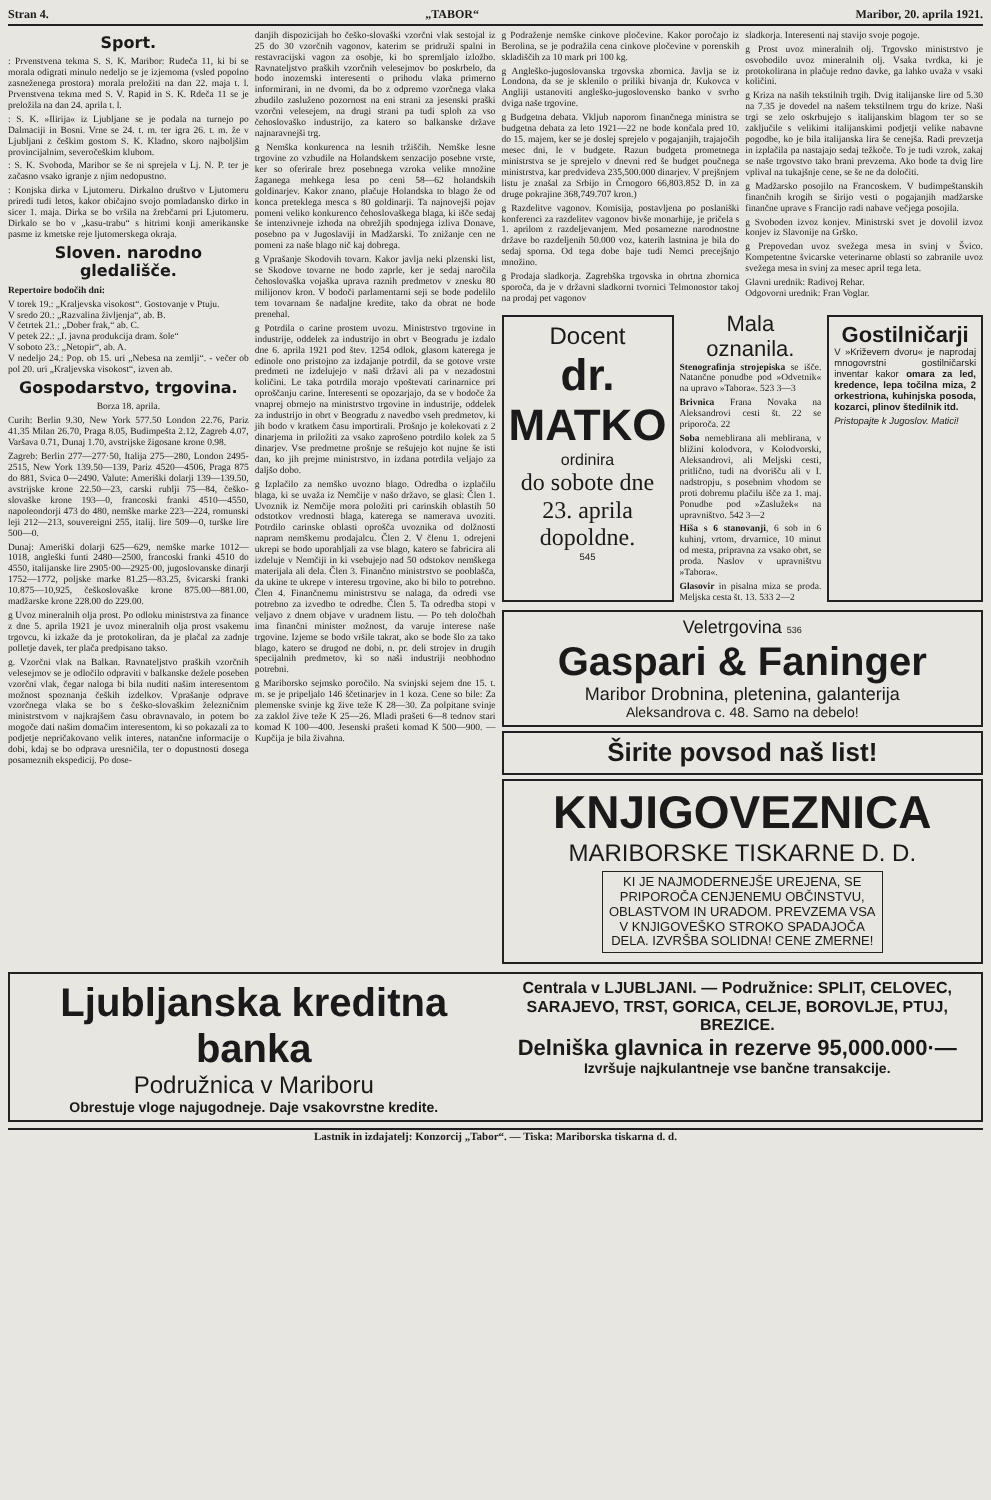Stran 4. „TABOR“Maribor, 20. aprila 1921.
Sport.
: Prvenstvena tekma S. S. K. Maribor: Rudeča 11, ki bi se morala odigrati minulo nedeljo se je izjemoma (vsled popolno zasneženega prostora) morala preložiti na dan 22. maja t. l. Prvenstvena tekma med S. V. Rapid in S. K. Rdeča 11 se je preložila na dan 24. aprila t. l.
: S. K. »Ilirija« iz Ljubljane se je podala na turnejo po Dalmaciji in Bosni. Vrne se 24. t. m. ter igra 26. t. m. že v Ljubljani z češkim gostom S. K. Kladno, skoro najboljšim provincijalnim, severočeškim klubom.
: S. K. Svoboda, Maribor se še ni sprejela v Lj. N. P. ter je začasno vsako igranje z njim nedopustno.
: Konjska dirka v Ljutomeru. Dirkalno društvo v Ljutomeru priredi tudi letos, kakor običajno svojo pomladansko dirko in sicer 1. maja. Dirka se bo vršila na žrebčarni pri Ljutomeru. Dirkalo se bo v „kasu-trabu“ s hitrimi konji amerikanske pasme iz kmetske reje ljutomerskega okraja.
Sloven. narodno gledališče.
Repertoire bodočih dni:
V torek 19.: „Kraljevska visokost“. Gostovanje v Ptuju.
V sredo 20.: „Razvalina življenja“, ab. B.
V četrtek 21.: „Dober frak,“ ab. C.
V petek 22.: „I. javna produkcija dram. šole“
V soboto 23.: „Netopir“, ab. A.
V nedeljo 24.: Pop. ob 15. uri „Nebesa na zemlji“. - večer ob pol 20. uri „Kraljevska visokost“, izven ab.
Gospodarstvo, trgovina.
Borza 18. aprila.
Curih: Berlin 9.30, New York 577.50 London 22.76, Pariz 41.35 Milan 26.70, Praga 8.05, Budimpešta 2.12, Zagreb 4.07, Varšava 0.71, Dunaj 1.70, avstrijske žigosane krone 0.98.
Zagreb: Berlin 277—277·50, Italija 275—280, London 2495-2515, New York 139.50—139, Pariz 4520—4506, Praga 875 do 881, Svica 0—2490. Valute: Ameriški dolarji 139—139.50, avstrijske krone 22.50—23, carski rublji 75—84, češko-slovaške krone 193—0, francoski franki 4510—4550, napoleondorji 473 do 480, nemške marke 223—224, romunski leji 212—213, souvereigni 255, italij. lire 509—0, turške lire 500—0.
Dunaj: Ameriški dolarji 625—629, nemške marke 1012—1018, angleški funti 2480—2500, francoski franki 4510 do 4550, italijanske lire 2905·00—2925·00, jugoslovanske dinarji 1752—1772, poljske marke 81.25—83.25, švicarski franki 10.875—10,925, češkoslovaške krone 875.00—881.00, madžarske krone 228.00 do 229.00.
g Uvoz mineralnih olja prost. Po odloku ministrstva za finance z dne 5. aprila 1921 je uvoz mineralnih olja prost vsakemu trgovcu, ki izkaže da je protokoliran, da je plačal za zadnje polletje davek, ter plača predpisano takso.
g. Vzorčni vlak na Balkan. Ravnateljstvo praških vzorčnih velesejmov se je odločilo odpraviti v balkanske dežele poseben vzorčni vlak, čegar naloga bi bila nuditi našim interesentom možnost spoznanja čeških izdelkov. Vprašanje odprave vzorčnega vlaka se bo s češko-slovaškim železničnim ministrstvom v najkrajšem času obravnavalo, in potem bo mogoče dati našim domačim interesentom, ki so pokazali za to podjetje nepričakovano velik interes, natančne informacije o dobi, kdaj se bo odprava uresničila, ter o dopustnosti dosega posameznih ekspedicij. Po dose-
danjih dispozicijah bo češko-slovaški vzorčni vlak sestojal iz 25 do 30 vzorčnih vagonov, katerim se pridruži spalni in restavracijski vagon za osobje, ki bo spremljalo izložbo. Ravnateljstvo praških vzorčnih velesejmov bo poskrbelo, da bodo inozemski interesenti o prihodu vlaka primerno informirani, in ne dvomi, da bo z odpremo vzorčnega vlaka zbudilo zasluženo pozornost na eni strani za jesenski praški vzorčni velesejem, na drugi strani pa tudi sploh za vso čehoslovaško industrijo, za katero so balkanske države najnaravnejši trg.
g Nemška konkurenca na lesnih tržiščih. Nemške lesne trgovine zo vzbudile na Holandskem senzacijo posebne vrste, ker so oferirale brez posebnega vzroka velike množine žaganega mehkega lesa po ceni 58—62 holandskih goldinarjev. Kakor znano, plačuje Holandska to blago že od konca preteklega mesca s 80 goldinarji. Ta najnovejši pojav pomeni veliko konkurenco čehoslovaškega blaga, ki išče sedaj še intenzivneje izhoda na obrežjih spodnjega izliva Donave, posebno pa v Jugoslaviji in Madžarski. To znižanje cen ne pomeni za naše blago nič kaj dobrega.
g Vprašanje Skodovih tovarn. Kakor javlja neki plzenski list, se Skodove tovarne ne bodo zaprle, ker je sedaj naročila čehoslovaška vojaška uprava raznih predmetov v znesku 80 milijonov kron. V bodoči parlamentarni seji se bode podelilo tem tovarnam še nadaljne kredite, tako da obrat ne bode prenehal.
g Potrdila o carine prostem uvozu. Ministrstvo trgovine in industrije, oddelek za industrijo in obrt v Beogradu je izdalo dne 6. aprila 1921 pod štev. 1254 odlok, glasom katerega je edinole ono pristojno za izdajanje potrdil, da se gotove vrste predmeti ne izdelujejo v naši državi ali pa v nezadostni količini. Le taka potrdila morajo vpoštevati carinarnice pri oproščanju carine. Interesenti se opozarjajo, da se v bodoče ža vnaprej obrnejo na ministrstvo trgovine in industrije, oddelek za industrijo in obrt v Beogradu z navedbo vseh predmetov, ki jih bodo v kratkem času importirali. Prošnjo je kolekovati z 2 dinarjema in priložiti za vsako zaprošeno potrdilo kolek za 5 dinarjev. Vse predmetne prošnje se rešujejo kot nujne še isti dan, ko jih prejme ministrstvo, in izdana potrdila veljajo za daljšo dobo.
g Izplačilo za nemško uvozno blago. Odredba o izplačilu blaga, ki se uvaža iz Nemčije v našo državo, se glasi: Člen 1. Uvoznik iz Nemčije mora položiti pri carinskih oblastih 50 odstotkov vrednosti blaga, katerega se namerava uvoziti. Potrdilo carinske oblasti oprošča uvoznika od dolžnosti napram nemškemu prodajalcu. Člen 2. V členu 1. odrejeni ukrepi se bodo uporabljali za vse blago, katero se fabricira ali izdeluje v Nemčiji in ki vsebujejo nad 50 odstokov nemškega materijala ali dela. Člen 3. Finančno ministrstvo se pooblašča, da ukine te ukrepe v interesu trgovine, ako bi bilo to potrebno. Člen 4. Finančnemu ministrstvu se nalaga, da odredi vse potrebno za izvedbo te odredbe. Člen 5. Ta odredba stopi v veljavo z dnem objave v uradnem listu. — Po teh določbah ima finančni minister možnost, da varuje interese naše trgovine. Izjeme se bodo vršile takrat, ako se bode šlo za tako blago, katero se drugod ne dobi, n. pr. deli strojev in drugih specijalnih predmetov, ki so naši industriji neobhodno potrebni.
g Mariborsko sejmsko poročilo. Na svinjski sejem dne 15. t. m. se je pripeljalo 146 ščetinarjev in 1 koza. Cene so bile: Za plemenske svinje kg žive teže K 28—30. Za polpitane svinje za zaklol žive teže K 25—26. Mladi prašeti 6—8 tednov stari komad K 100—400. Jesenski prašeti komad K 500—900. — Kupčija je bila živahna.
g Podraženje nemške cinkove pločevine. Kakor poročajo iz Berolina, se je podražila cena cinkove pločevine v porenskih skladiščih za 10 mark pri 100 kg.
g Angleško-jugoslovanska trgovska zbornica. Javlja se iz Londona, da se je sklenilo o priliki bivanja dr. Kukovca v Angliji ustanoviti angleško-jugoslovensko banko v svrho dviga naše trgovine.
g Budgetna debata. Vkljub naporom finančnega ministra se budgetna debata za leto 1921—22 ne bode končala pred 10. do 15. majem, ker se je doslej sprejelo v pogajanjih, trajajočih mesec dni, le v budgete. Razun budgeta prometnega ministrstva se je sprejelo v dnevni red še budget poučnega ministrstva, kar predvideva 235,500.000 dinarjev. V prejšnjem listu je znašal za Srbijo in Črnogoro 66,803.852 D. in za druge pokrajine 368,749.707 kron.)
g Razdelitve vagonov. Komisija, postavljena po poslaniški konferenci za razdelitev vagonov bivše monarhije, je pričela s 1. aprilom z razdeljevanjem. Med posamezne narodnostne države bo razdeljenih 50.000 voz, katerih lastnina je bila do sedaj sporna. Od tega dobe baje tudi Nemci precejšnjo množino.
g Prodaja sladkorja. Zagrebška trgovska in obrtna zbornica sporoča, da je v državni sladkorni tvornici Telmonostor takoj na prodaj pet vagonov
sladkorja. Interesenti naj stavijo svoje pogoje.
g Prost uvoz mineralnih olj. Trgovsko ministrstvo je osvobodilo uvoz mineralnih olj. Vsaka tvrdka, ki je protokolirana in plačuje redno davke, ga lahko uvaža v vsaki količini.
g Kriza na naših tekstilnih trgih. Dvig italijanske lire od 5.30 na 7.35 je dovedel na našem tekstilnem trgu do krize. Naši trgi se zelo oskrbujejo s italijanskim blagom ter so se zaključile s velikimi italijanskimi podjetji velike nabavne pogodbe, ko je bila italijanska lira še cenejša. Radi prevzetja in izplačila pa nastajajo sedaj težkoče. To je tudi vzrok, zakaj se naše trgovstvo tako brani prevzema. Ako bode ta dvig lire vplival na tukajšnje cene, se še ne da določiti.
g Madžarsko posojilo na Francoskem. V budimpeštanskih finančnih krogih se širijo vesti o pogajanjih madžarske finančne uprave s Francijo radi nabave večjega posojila.
g Svoboden izvoz konjev. Ministrski svet je dovolil izvoz konjev iz Slavonije na Grško.
g Prepovedan uvoz svežega mesa in svinj v Švico. Kompetentne švicarske veterinarne oblasti so zabranile uvoz svežega mesa in svinj za mesec april tega leta.
Glavni urednik: Radivoj Rehar.
Odgovorni urednik: Fran Voglar.
Docent
dr. MATKO
ordinira
do sobote dne 23. aprila dopoldne.
545
Mala oznanila.
Stenografinja strojepiska se išče. Natančne ponudbe pod »Odvetnik« na upravo »Tabora«. 523 3—3
Brivnica Frana Novaka na Aleksandrovi cesti št. 22 se priporoča. 22
Soba nemeblirana ali meblirana, v bližini kolodvora, v Kolodvorski, Aleksandrovi, ali Meljski cesti, pritlično, tudi na dvorišču ali v I. nadstropju, s posebnim vhodom se proti dobremu plačilu išče za 1. maj. Ponudbe pod »Zaslužek« na upravništvo. 542 3—2
Hiša s 6 stanovanji, 6 sob in 6 kuhinj, vrtom, drvarnice, 10 minut od mesta, pripravna za vsako obrt, se proda. Naslov v upravništvu »Tabora«.
Glasovir in pisalna miza se proda. Meljska cesta št. 13. 533 2—2
Gostilničarji
V »Križevem dvoru« je naprodaj mnogovrstni gostilničarski inventar kakor omara za led, kredence, lepa točilna miza, 2 orkestriona, kuhinjska posoda, kozarci, plinov štedilnik itd.
Pristopajte k Jugoslov. Matici!
Veletrgovina 536
Gaspari & Faninger
Maribor Drobnina, pletenina, galanterija
Aleksandrova c. 48. Samo na debelo!
Širite povsod naš list!
KNJIGOVEZNICA
MARIBORSKE TISKARNE D. D.
KI JE NAJMODERNEJŠE UREJENA, SE PRIPOROČA CENJENEMU OBČINSTVU, OBLASTVOM IN URADOM. PREVZEMA VSA V KNJIGOVEŠKO STROKO SPADAJOČA DELA. IZVRŠBA SOLIDNA! CENE ZMERNE!
Ljubljanska kreditna banka
Podružnica v Mariboru
Obrestuje vloge najugodneje. Daje vsakovrstne kredite.
Centrala v LJUBLJANI. — Podružnice: SPLIT, CELOVEC, SARAJEVO, TRST, GORICA, CELJE, BOROVLJE, PTUJ, BREZICE.
Delniška glavnica in rezerve 95,000.000·—
Izvršuje najkulantneje vse bančne transakcije.
Lastnik in izdajatelj: Konzorcij „Tabor“. — Tiska: Mariborska tiskarna d. d.